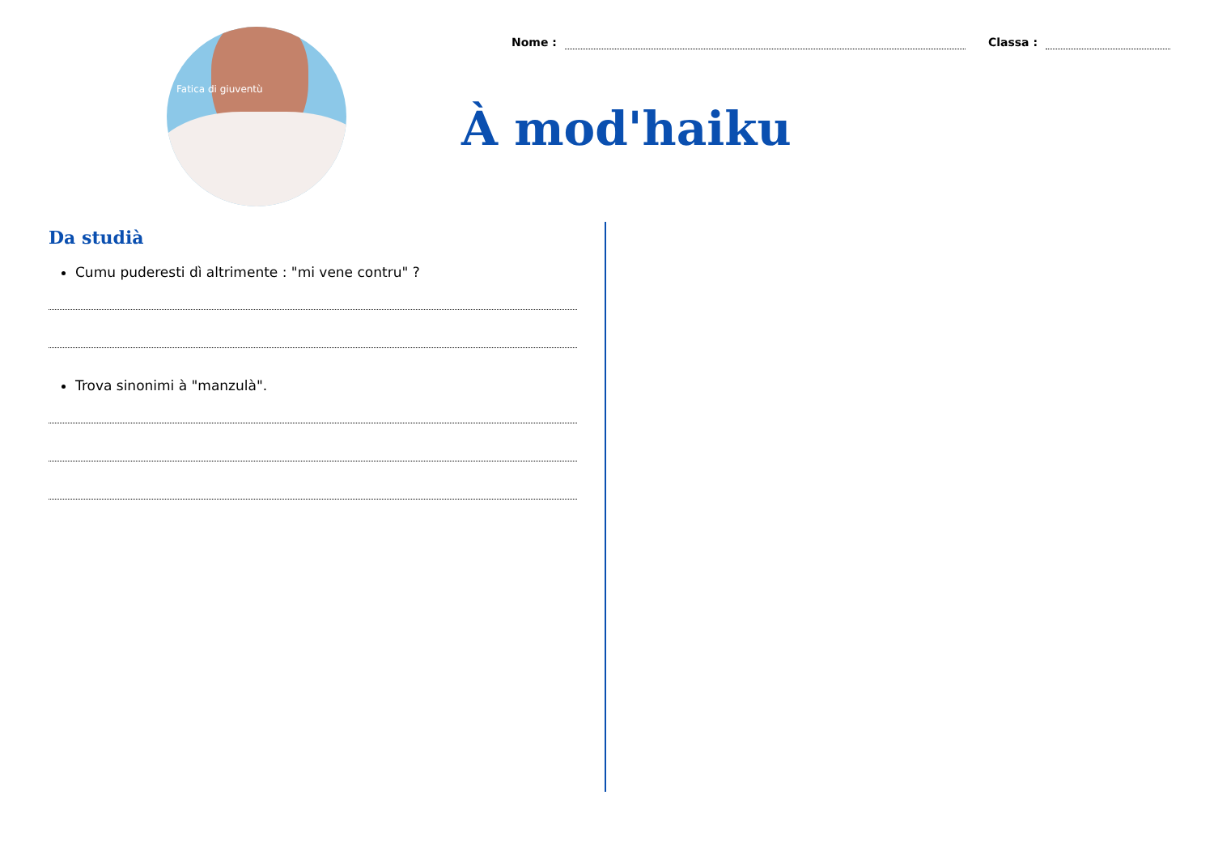Fatica di giuventù
Nome : Classa :
À mod'haiku
Da studià
Cumu puderesti dì altrimente : "mi vene contru" ?
Trova sinonimi à "manzulà".